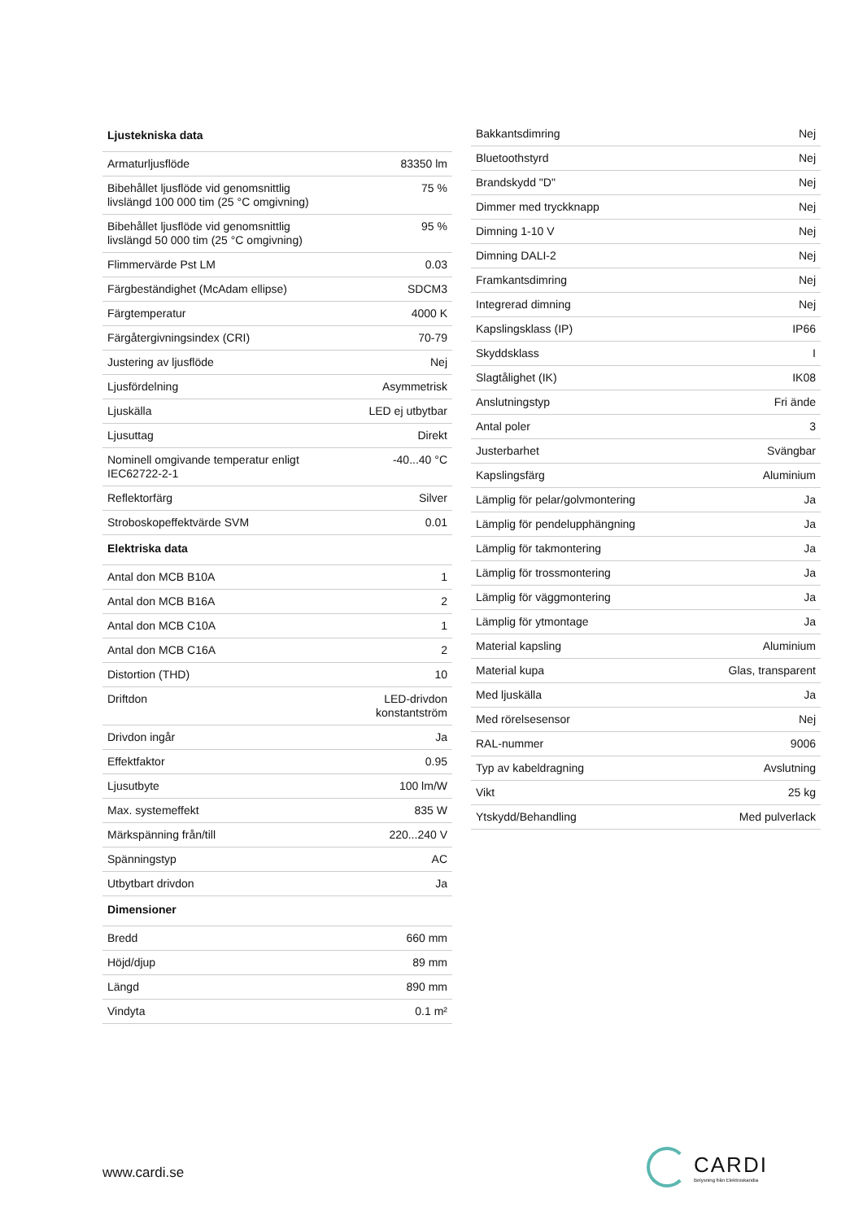| Ljustekniska data | |
| --- | --- |
| Armaturljusflöde | 83350 lm |
| Bibehållet ljusflöde vid genomsnittlig livslängd 100 000 tim (25 °C omgivning) | 75 % |
| Bibehållet ljusflöde vid genomsnittlig livslängd 50 000 tim (25 °C omgivning) | 95 % |
| Flimmervärde Pst LM | 0.03 |
| Färgbeständighet (McAdam ellipse) | SDCM3 |
| Färgtemperatur | 4000 K |
| Färgåtergivningsindex (CRI) | 70-79 |
| Justering av ljusflöde | Nej |
| Ljusfördelning | Asymmetrisk |
| Ljuskälla | LED ej utbytbar |
| Ljusuttag | Direkt |
| Nominell omgivande temperatur enligt IEC62722-2-1 | -40...40 °C |
| Reflektorfärg | Silver |
| Stroboskopeffektvärde SVM | 0.01 |
| Elektriska data | |
| Antal don MCB B10A | 1 |
| Antal don MCB B16A | 2 |
| Antal don MCB C10A | 1 |
| Antal don MCB C16A | 2 |
| Distortion (THD) | 10 |
| Driftdon | LED-drivdon konstantström |
| Drivdon ingår | Ja |
| Effektfaktor | 0.95 |
| Ljusutbyte | 100 lm/W |
| Max. systemeffekt | 835 W |
| Märkspänning från/till | 220...240 V |
| Spänningstyp | AC |
| Utbytbart drivdon | Ja |
| Dimensioner | |
| Bredd | 660 mm |
| Höjd/djup | 89 mm |
| Längd | 890 mm |
| Vindyta | 0.1 m² |
| Bakkantsdimring | Nej |
| Bluetoothstyrd | Nej |
| Brandskydd "D" | Nej |
| Dimmer med tryckknapp | Nej |
| Dimning 1-10 V | Nej |
| Dimning DALI-2 | Nej |
| Framkantsdimring | Nej |
| Integrerad dimning | Nej |
| Kapslingsklass (IP) | IP66 |
| Skyddsklass | I |
| Slagtålighet (IK) | IK08 |
| Anslutningstyp | Fri ände |
| Antal poler | 3 |
| Justerbarhet | Svängbar |
| Kapslingsfärg | Aluminium |
| Lämplig för pelar/golvmontering | Ja |
| Lämplig för pendelupphängning | Ja |
| Lämplig för takmontering | Ja |
| Lämplig för trossmontering | Ja |
| Lämplig för väggmontering | Ja |
| Lämplig för ytmontage | Ja |
| Material kapsling | Aluminium |
| Material kupa | Glas, transparent |
| Med ljuskälla | Ja |
| Med rörelsesensor | Nej |
| RAL-nummer | 9006 |
| Typ av kabeldragning | Avslutning |
| Vikt | 25 kg |
| Ytskydd/Behandling | Med pulverlack |
www.cardi.se
CARDI
Belysning från Elektroskandia